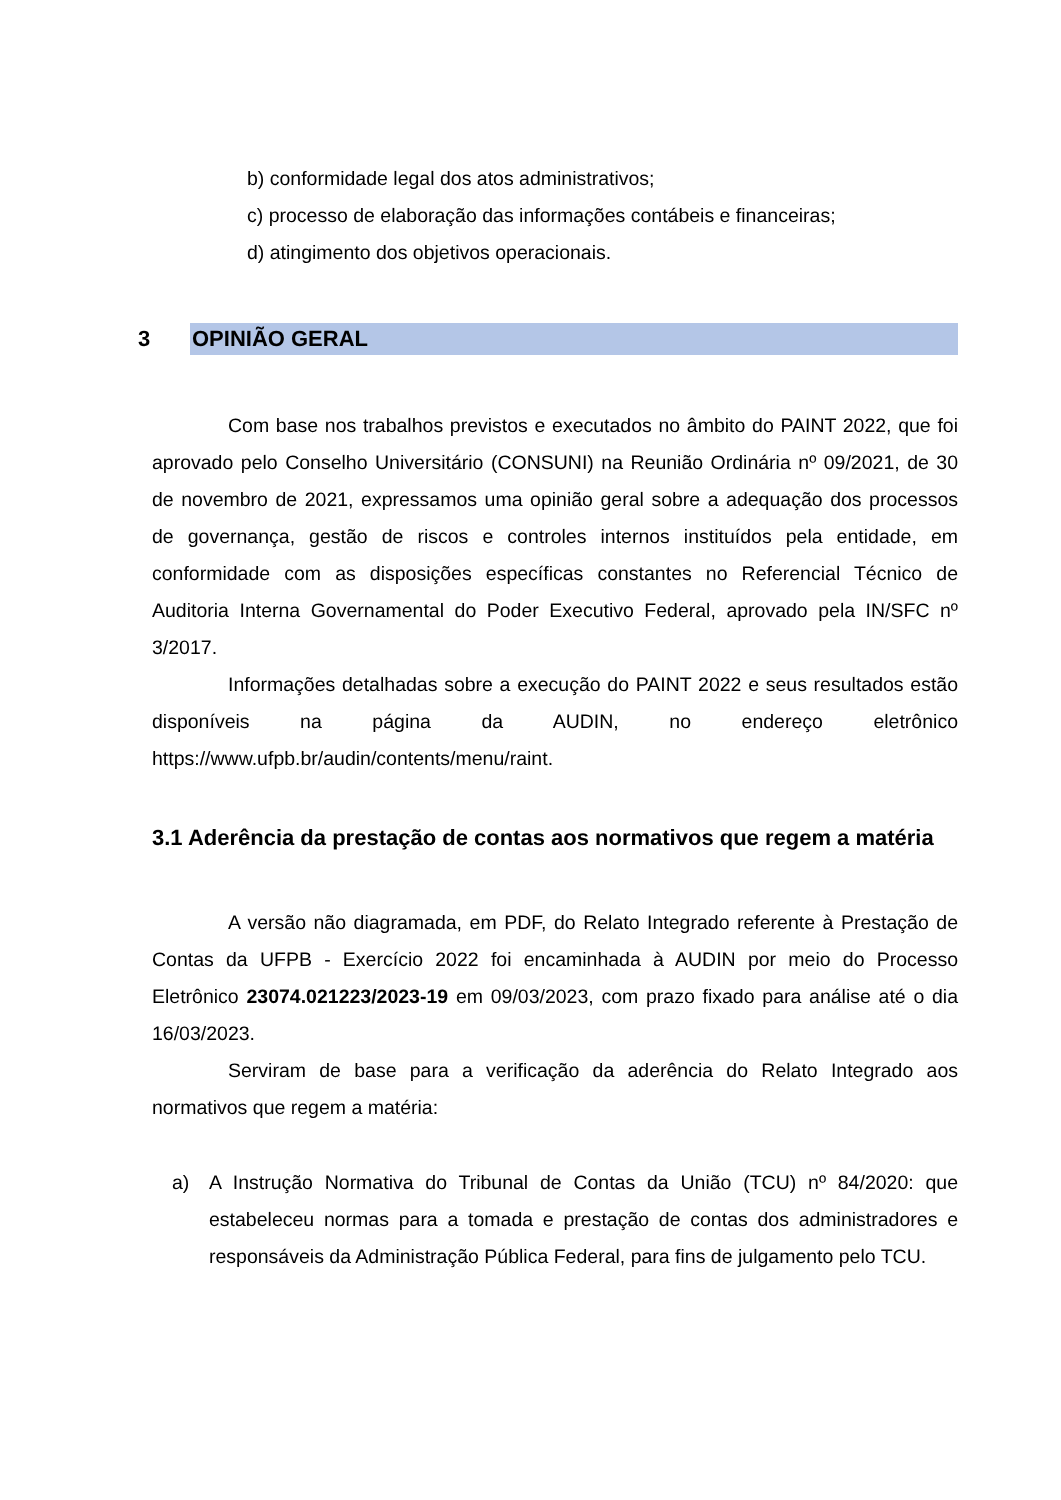b) conformidade legal dos atos administrativos;
c) processo de elaboração das informações contábeis e financeiras;
d) atingimento dos objetivos operacionais.
3 OPINIÃO GERAL
Com base nos trabalhos previstos e executados no âmbito do PAINT 2022, que foi aprovado pelo Conselho Universitário (CONSUNI) na Reunião Ordinária nº 09/2021, de 30 de novembro de 2021, expressamos uma opinião geral sobre a adequação dos processos de governança, gestão de riscos e controles internos instituídos pela entidade, em conformidade com as disposições específicas constantes no Referencial Técnico de Auditoria Interna Governamental do Poder Executivo Federal, aprovado pela IN/SFC nº 3/2017.
Informações detalhadas sobre a execução do PAINT 2022 e seus resultados estão disponíveis na página da AUDIN, no endereço eletrônico https://www.ufpb.br/audin/contents/menu/raint.
3.1 Aderência da prestação de contas aos normativos que regem a matéria
A versão não diagramada, em PDF, do Relato Integrado referente à Prestação de Contas da UFPB - Exercício 2022 foi encaminhada à AUDIN por meio do Processo Eletrônico 23074.021223/2023-19 em 09/03/2023, com prazo fixado para análise até o dia 16/03/2023.
Serviram de base para a verificação da aderência do Relato Integrado aos normativos que regem a matéria:
a) A Instrução Normativa do Tribunal de Contas da União (TCU) nº 84/2020: que estabeleceu normas para a tomada e prestação de contas dos administradores e responsáveis da Administração Pública Federal, para fins de julgamento pelo TCU.